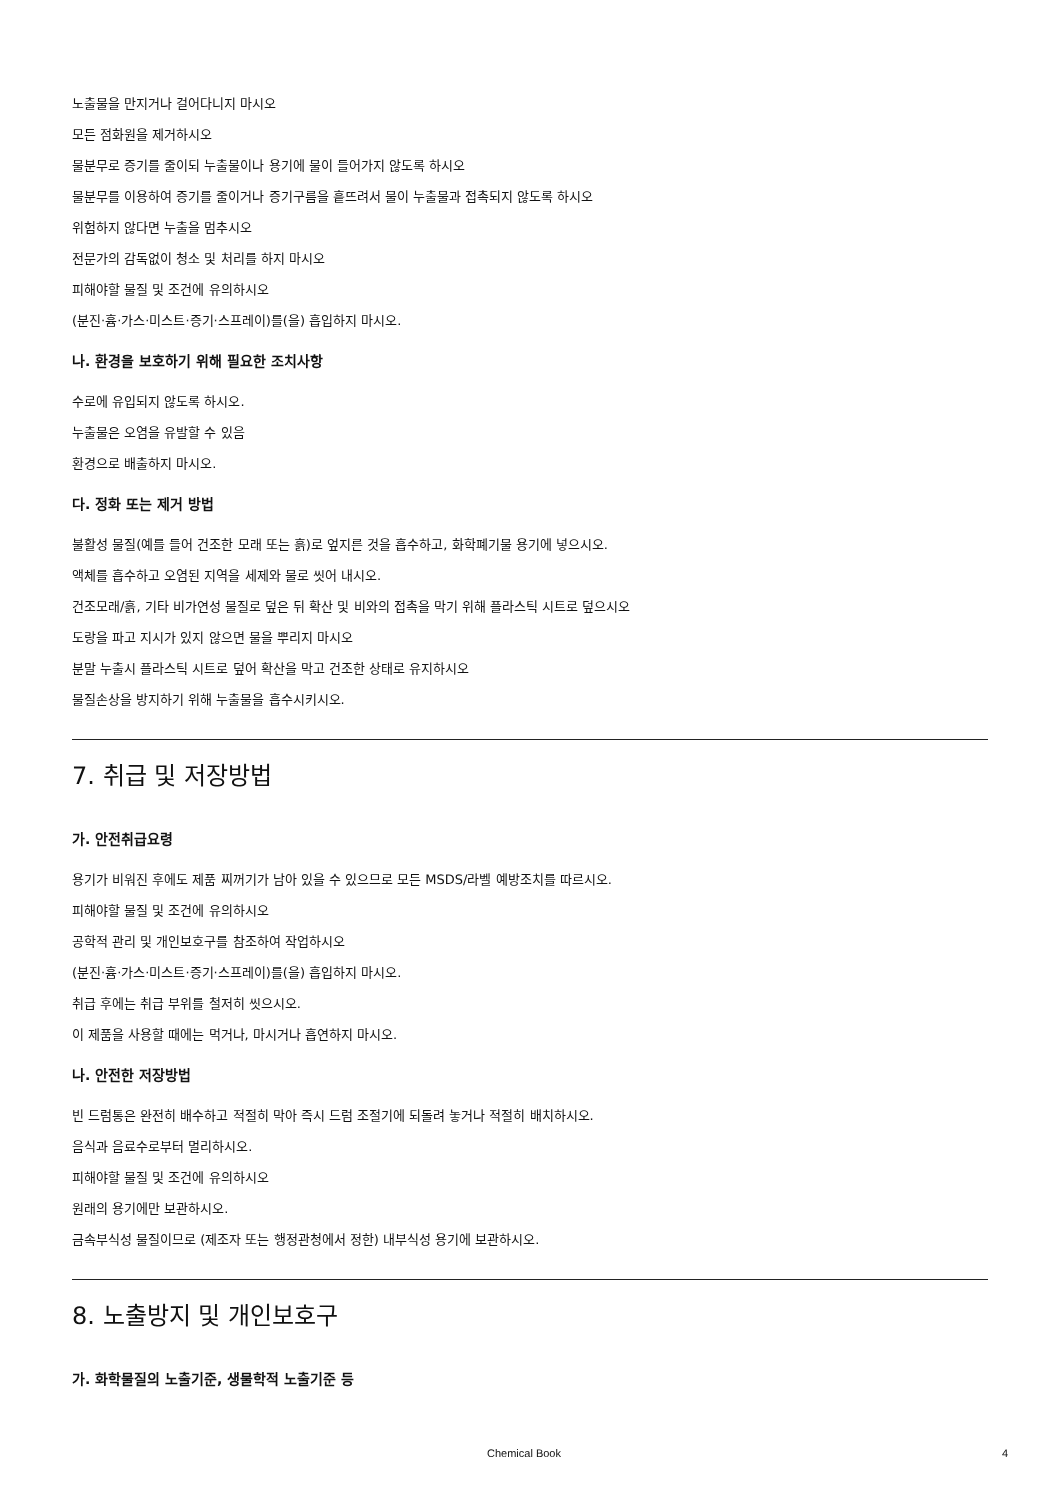노출물을 만지거나 걸어다니지 마시오
모든 점화원을 제거하시오
물분무로 증기를 줄이되 누출물이나 용기에 물이 들어가지 않도록 하시오
물분무를 이용하여 증기를 줄이거나 증기구름을 흩뜨려서 물이 누출물과 접촉되지 않도록 하시오
위험하지 않다면 누출을 멈추시오
전문가의 감독없이 청소 및 처리를 하지 마시오
피해야할 물질 및 조건에 유의하시오
(분진·흄·가스·미스트·증기·스프레이)를(을) 흡입하지 마시오.
나. 환경을 보호하기 위해 필요한 조치사항
수로에 유입되지 않도록 하시오.
누출물은 오염을 유발할 수 있음
환경으로 배출하지 마시오.
다. 정화 또는 제거 방법
불활성 물질(예를 들어 건조한 모래 또는 흙)로 엎지른 것을 흡수하고, 화학폐기물 용기에 넣으시오.
액체를 흡수하고 오염된 지역을 세제와 물로 씻어 내시오.
건조모래/흙, 기타 비가연성 물질로 덮은 뒤 확산 및 비와의 접촉을 막기 위해 플라스틱 시트로 덮으시오
도랑을 파고 지시가 있지 않으면 물을 뿌리지 마시오
분말 누출시 플라스틱 시트로 덮어 확산을 막고 건조한 상태로 유지하시오
물질손상을 방지하기 위해 누출물을 흡수시키시오.
7. 취급 및 저장방법
가. 안전취급요령
용기가 비워진 후에도 제품 찌꺼기가 남아 있을 수 있으므로 모든 MSDS/라벨 예방조치를 따르시오.
피해야할 물질 및 조건에 유의하시오
공학적 관리 및 개인보호구를 참조하여 작업하시오
(분진·흄·가스·미스트·증기·스프레이)를(을) 흡입하지 마시오.
취급 후에는 취급 부위를 철저히 씻으시오.
이 제품을 사용할 때에는 먹거나, 마시거나 흡연하지 마시오.
나. 안전한 저장방법
빈 드럼통은 완전히 배수하고 적절히 막아 즉시 드럼 조절기에 되돌려 놓거나 적절히 배치하시오.
음식과 음료수로부터 멀리하시오.
피해야할 물질 및 조건에 유의하시오
원래의 용기에만 보관하시오.
금속부식성 물질이므로 (제조자 또는 행정관청에서 정한) 내부식성 용기에 보관하시오.
8. 노출방지 및 개인보호구
가. 화학물질의 노출기준, 생물학적 노출기준 등
Chemical Book 4